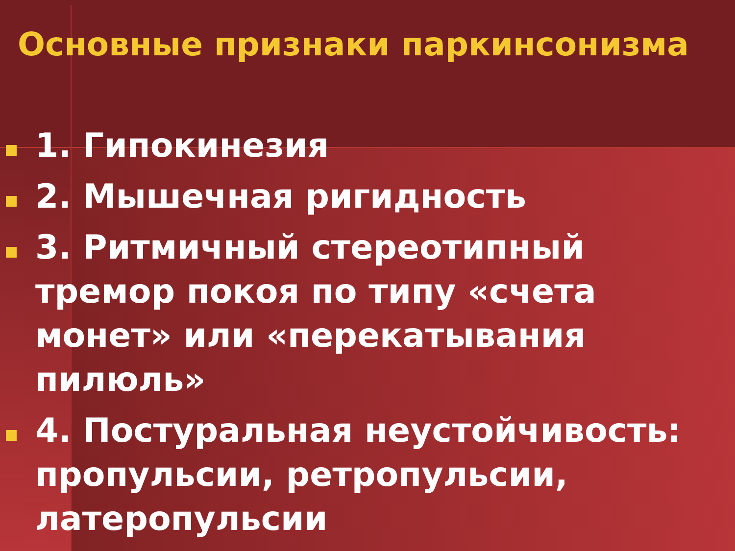Основные признаки паркинсонизма
1. Гипокинезия
2. Мышечная ригидность
3. Ритмичный стереотипный тремор покоя по типу «счета монет» или «перекатывания пилюль»
4. Постуральная неустойчивость: пропульсии, ретропульсии, латеропульсии